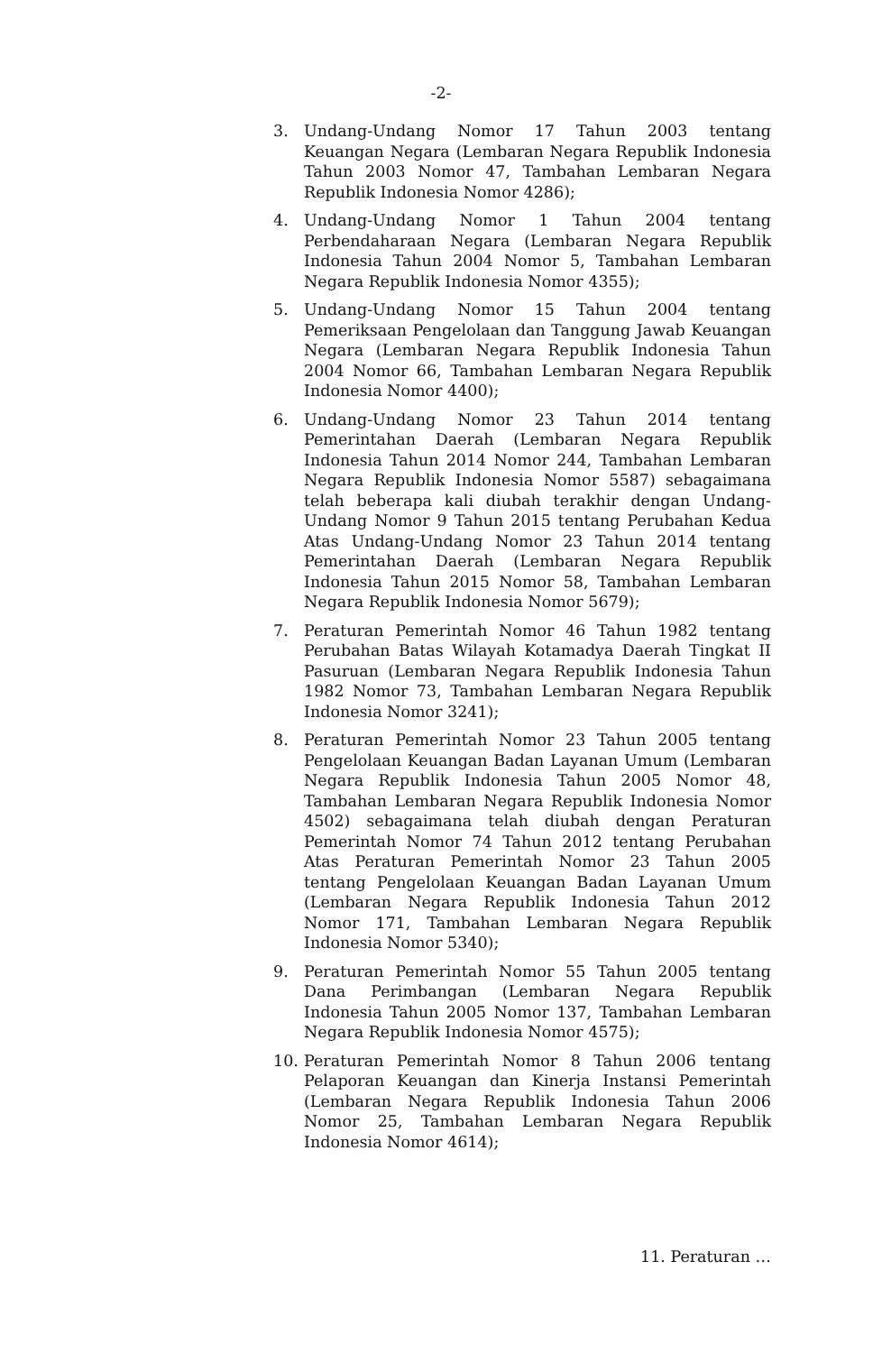-2-
3. Undang-Undang Nomor 17 Tahun 2003 tentang Keuangan Negara (Lembaran Negara Republik Indonesia Tahun 2003 Nomor 47, Tambahan Lembaran Negara Republik Indonesia Nomor 4286);
4. Undang-Undang Nomor 1 Tahun 2004 tentang Perbendaharaan Negara (Lembaran Negara Republik Indonesia Tahun 2004 Nomor 5, Tambahan Lembaran Negara Republik Indonesia Nomor 4355);
5. Undang-Undang Nomor 15 Tahun 2004 tentang Pemeriksaan Pengelolaan dan Tanggung Jawab Keuangan Negara (Lembaran Negara Republik Indonesia Tahun 2004 Nomor 66, Tambahan Lembaran Negara Republik Indonesia Nomor 4400);
6. Undang-Undang Nomor 23 Tahun 2014 tentang Pemerintahan Daerah (Lembaran Negara Republik Indonesia Tahun 2014 Nomor 244, Tambahan Lembaran Negara Republik Indonesia Nomor 5587) sebagaimana telah beberapa kali diubah terakhir dengan Undang-Undang Nomor 9 Tahun 2015 tentang Perubahan Kedua Atas Undang-Undang Nomor 23 Tahun 2014 tentang Pemerintahan Daerah (Lembaran Negara Republik Indonesia Tahun 2015 Nomor 58, Tambahan Lembaran Negara Republik Indonesia Nomor 5679);
7. Peraturan Pemerintah Nomor 46 Tahun 1982 tentang Perubahan Batas Wilayah Kotamadya Daerah Tingkat II Pasuruan (Lembaran Negara Republik Indonesia Tahun 1982 Nomor 73, Tambahan Lembaran Negara Republik Indonesia Nomor 3241);
8. Peraturan Pemerintah Nomor 23 Tahun 2005 tentang Pengelolaan Keuangan Badan Layanan Umum (Lembaran Negara Republik Indonesia Tahun 2005 Nomor 48, Tambahan Lembaran Negara Republik Indonesia Nomor 4502) sebagaimana telah diubah dengan Peraturan Pemerintah Nomor 74 Tahun 2012 tentang Perubahan Atas Peraturan Pemerintah Nomor 23 Tahun 2005 tentang Pengelolaan Keuangan Badan Layanan Umum (Lembaran Negara Republik Indonesia Tahun 2012 Nomor 171, Tambahan Lembaran Negara Republik Indonesia Nomor 5340);
9. Peraturan Pemerintah Nomor 55 Tahun 2005 tentang Dana Perimbangan (Lembaran Negara Republik Indonesia Tahun 2005 Nomor 137, Tambahan Lembaran Negara Republik Indonesia Nomor 4575);
10. Peraturan Pemerintah Nomor 8 Tahun 2006 tentang Pelaporan Keuangan dan Kinerja Instansi Pemerintah (Lembaran Negara Republik Indonesia Tahun 2006 Nomor 25, Tambahan Lembaran Negara Republik Indonesia Nomor 4614);
11. Peraturan …